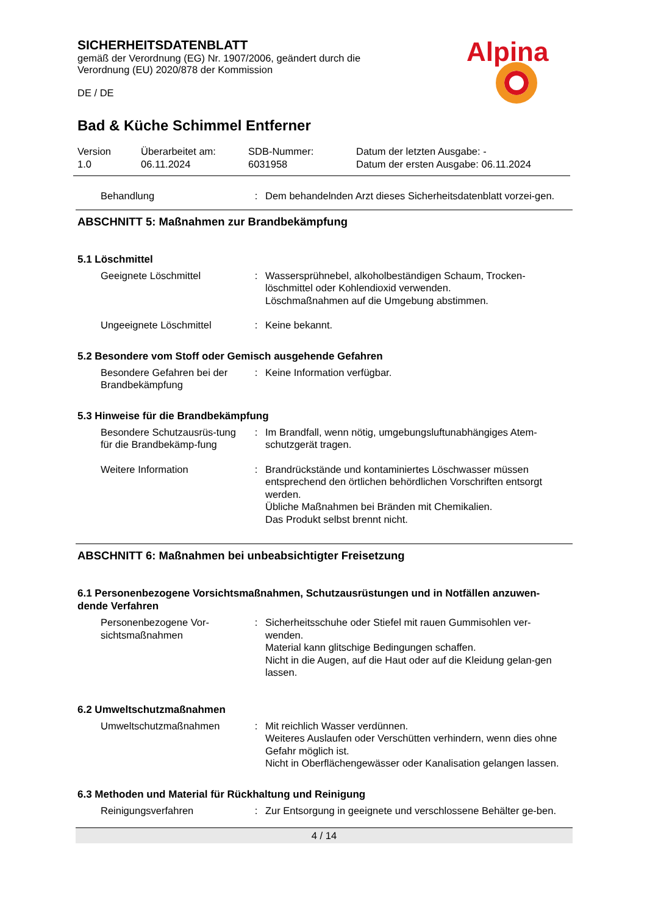SICHERHEITSDATENBLATT
gemäß der Verordnung (EG) Nr. 1907/2006, geändert durch die
Verordnung (EU) 2020/878 der Kommission
DE / DE
Alpina
Bad & Küche Schimmel Entferner
Version
1.0
Überarbeitet am:
06.11.2024
SDB-Nummer:
6031958
Datum der letzten Ausgabe: -
Datum der ersten Ausgabe: 06.11.2024
Behandlung : Dem behandelnden Arzt dieses Sicherheitsdatenblatt vorzei-gen.
ABSCHNITT 5: Maßnahmen zur Brandbekämpfung
5.1 Löschmittel
Geeignete Löschmittel : Wassersprühnebel, alkoholbeständigen Schaum, Trocken-löschmittel oder Kohlendioxid verwenden.
Löschmaßnahmen auf die Umgebung abstimmen.
Ungeeignete Löschmittel : Keine bekannt.
5.2 Besondere vom Stoff oder Gemisch ausgehende Gefahren
Besondere Gefahren bei der Brandbekämpfung
: Keine Information verfügbar.
5.3 Hinweise für die Brandbekämpfung
Besondere Schutzausrüs-tung für die Brandbekämp-fung
: Im Brandfall, wenn nötig, umgebungsluftunabhängiges Atem-schutzgerät tragen.
Weitere Information : Brandrückstände und kontaminiertes Löschwasser müssen entsprechend den örtlichen behördlichen Vorschriften entsorgt werden.
Übliche Maßnahmen bei Bränden mit Chemikalien.
Das Produkt selbst brennt nicht.
ABSCHNITT 6: Maßnahmen bei unbeabsichtigter Freisetzung
6.1 Personenbezogene Vorsichtsmaßnahmen, Schutzausrüstungen und in Notfällen anzuwen-dende Verfahren
Personenbezogene Vor-sichtsmaßnahmen
: Sicherheitsschuhe oder Stiefel mit rauen Gummisohlen ver-wenden.
Material kann glitschige Bedingungen schaffen.
Nicht in die Augen, auf die Haut oder auf die Kleidung gelan-gen lassen.
6.2 Umweltschutzmaßnahmen
Umweltschutzmaßnahmen : Mit reichlich Wasser verdünnen.
Weiteres Auslaufen oder Verschütten verhindern, wenn dies ohne Gefahr möglich ist.
Nicht in Oberflächengewässer oder Kanalisation gelangen lassen.
6.3 Methoden und Material für Rückhaltung und Reinigung
Reinigungsverfahren : Zur Entsorgung in geeignete und verschlossene Behälter ge-ben.
4 / 14